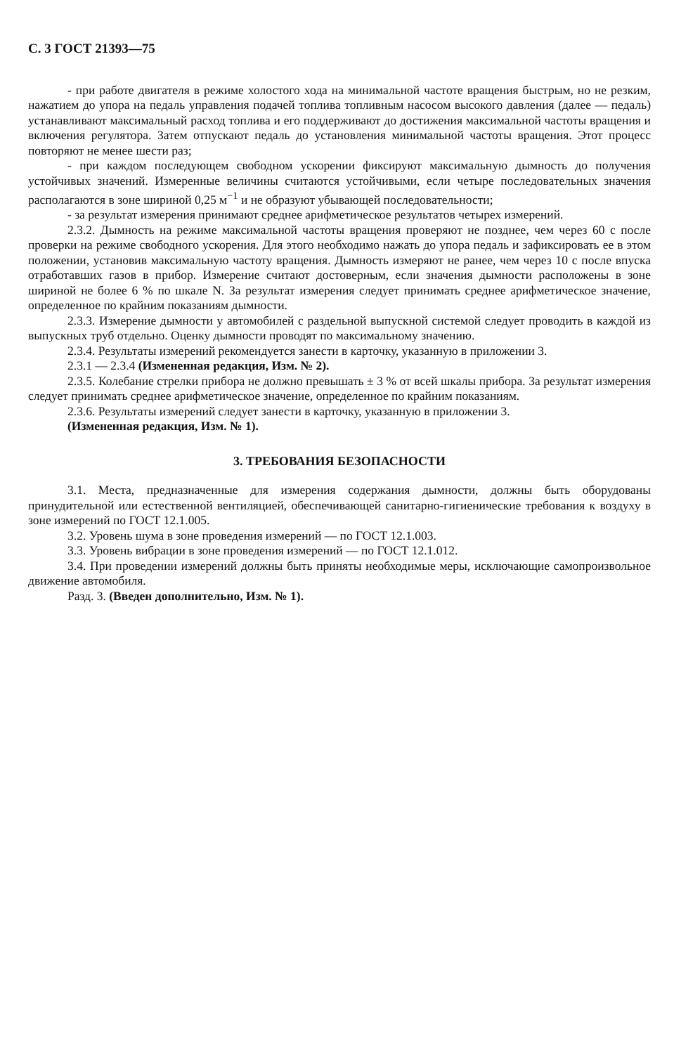С. 3 ГОСТ 21393—75
- при работе двигателя в режиме холостого хода на минимальной частоте вращения быстрым, но не резким, нажатием до упора на педаль управления подачей топлива топливным насосом высокого давления (далее — педаль) устанавливают максимальный расход топлива и его поддерживают до достижения максимальной частоты вращения и включения регулятора. Затем отпускают педаль до установления минимальной частоты вращения. Этот процесс повторяют не менее шести раз;
- при каждом последующем свободном ускорении фиксируют максимальную дымность до получения устойчивых значений. Измеренные величины считаются устойчивыми, если четыре последовательных значения располагаются в зоне шириной 0,25 м<sup>−1</sup> и не образуют убывающей последовательности;
- за результат измерения принимают среднее арифметическое результатов четырех измерений.
2.3.2. Дымность на режиме максимальной частоты вращения проверяют не позднее, чем через 60 с после проверки на режиме свободного ускорения. Для этого необходимо нажать до упора педаль и зафиксировать ее в этом положении, установив максимальную частоту вращения. Дымность измеряют не ранее, чем через 10 с после впуска отработавших газов в прибор. Измерение считают достоверным, если значения дымности расположены в зоне шириной не более 6 % по шкале N. За результат измерения следует принимать среднее арифметическое значение, определенное по крайним показаниям дымности.
2.3.3. Измерение дымности у автомобилей с раздельной выпускной системой следует проводить в каждой из выпускных труб отдельно. Оценку дымности проводят по максимальному значению.
2.3.4. Результаты измерений рекомендуется занести в карточку, указанную в приложении 3.
2.3.1 — 2.3.4 (Измененная редакция, Изм. № 2).
2.3.5. Колебание стрелки прибора не должно превышать ± 3 % от всей шкалы прибора. За результат измерения следует принимать среднее арифметическое значение, определенное по крайним показаниям.
2.3.6. Результаты измерений следует занести в карточку, указанную в приложении 3.
(Измененная редакция, Изм. № 1).
3. ТРЕБОВАНИЯ БЕЗОПАСНОСТИ
3.1. Места, предназначенные для измерения содержания дымности, должны быть оборудованы принудительной или естественной вентиляцией, обеспечивающей санитарно-гигиенические требования к воздуху в зоне измерений по ГОСТ 12.1.005.
3.2. Уровень шума в зоне проведения измерений — по ГОСТ 12.1.003.
3.3. Уровень вибрации в зоне проведения измерений — по ГОСТ 12.1.012.
3.4. При проведении измерений должны быть приняты необходимые меры, исключающие самопроизвольное движение автомобиля.
Разд. 3. (Введен дополнительно, Изм. № 1).